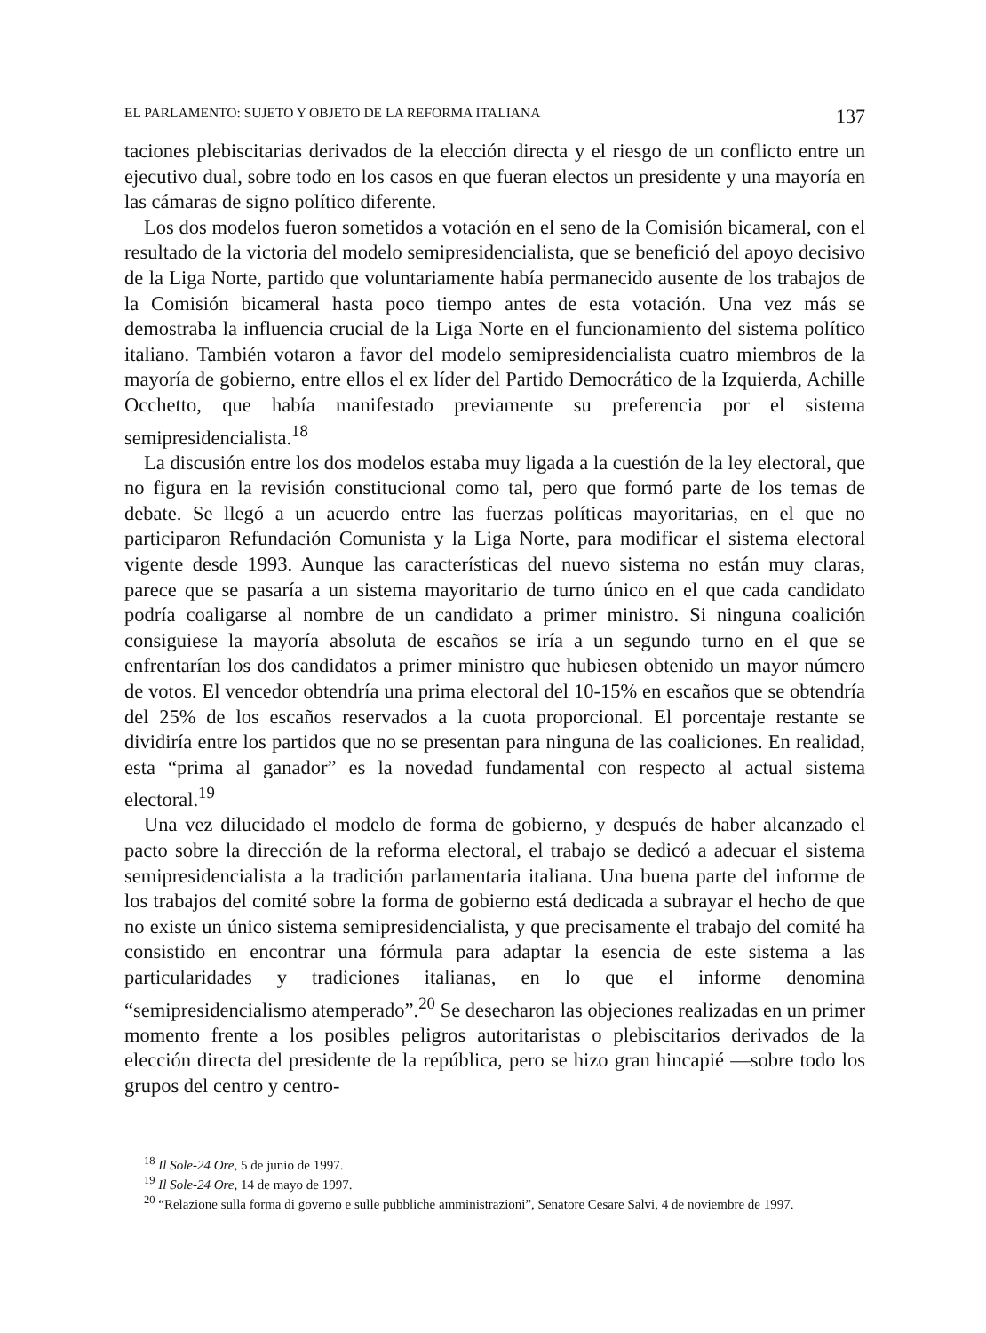EL PARLAMENTO: SUJETO Y OBJETO DE LA REFORMA ITALIANA 137
taciones plebiscitarias derivados de la elección directa y el riesgo de un conflicto entre un ejecutivo dual, sobre todo en los casos en que fueran electos un presidente y una mayoría en las cámaras de signo político diferente.
Los dos modelos fueron sometidos a votación en el seno de la Comisión bicameral, con el resultado de la victoria del modelo semipresidencialista, que se benefició del apoyo decisivo de la Liga Norte, partido que voluntariamente había permanecido ausente de los trabajos de la Comisión bicameral hasta poco tiempo antes de esta votación. Una vez más se demostraba la influencia crucial de la Liga Norte en el funcionamiento del sistema político italiano. También votaron a favor del modelo semipresidencialista cuatro miembros de la mayoría de gobierno, entre ellos el ex líder del Partido Democrático de la Izquierda, Achille Occhetto, que había manifestado previamente su preferencia por el sistema semipresidencialista.<sup>18</sup>
La discusión entre los dos modelos estaba muy ligada a la cuestión de la ley electoral, que no figura en la revisión constitucional como tal, pero que formó parte de los temas de debate. Se llegó a un acuerdo entre las fuerzas políticas mayoritarias, en el que no participaron Refundación Comunista y la Liga Norte, para modificar el sistema electoral vigente desde 1993. Aunque las características del nuevo sistema no están muy claras, parece que se pasaría a un sistema mayoritario de turno único en el que cada candidato podría coaligarse al nombre de un candidato a primer ministro. Si ninguna coalición consiguiese la mayoría absoluta de escaños se iría a un segundo turno en el que se enfrentarían los dos candidatos a primer ministro que hubiesen obtenido un mayor número de votos. El vencedor obtendría una prima electoral del 10-15% en escaños que se obtendría del 25% de los escaños reservados a la cuota proporcional. El porcentaje restante se dividiría entre los partidos que no se presentan para ninguna de las coaliciones. En realidad, esta “prima al ganador” es la novedad fundamental con respecto al actual sistema electoral.<sup>19</sup>
Una vez dilucidado el modelo de forma de gobierno, y después de haber alcanzado el pacto sobre la dirección de la reforma electoral, el trabajo se dedicó a adecuar el sistema semipresidencialista a la tradición parlamentaria italiana. Una buena parte del informe de los trabajos del comité sobre la forma de gobierno está dedicada a subrayar el hecho de que no existe un único sistema semipresidencialista, y que precisamente el trabajo del comité ha consistido en encontrar una fórmula para adaptar la esencia de este sistema a las particularidades y tradiciones italianas, en lo que el informe denomina “semipresidencialismo atemperado”.<sup>20</sup> Se desecharon las objeciones realizadas en un primer momento frente a los posibles peligros autoritaristas o plebiscitarios derivados de la elección directa del presidente de la república, pero se hizo gran hincapié —sobre todo los grupos del centro y centro-
<sup>18</sup> Il Sole-24 Ore, 5 de junio de 1997.
<sup>19</sup> Il Sole-24 Ore, 14 de mayo de 1997.
<sup>20</sup> “Relazione sulla forma di governo e sulle pubbliche amministrazioni”, Senatore Cesare Salvi, 4 de noviembre de 1997.